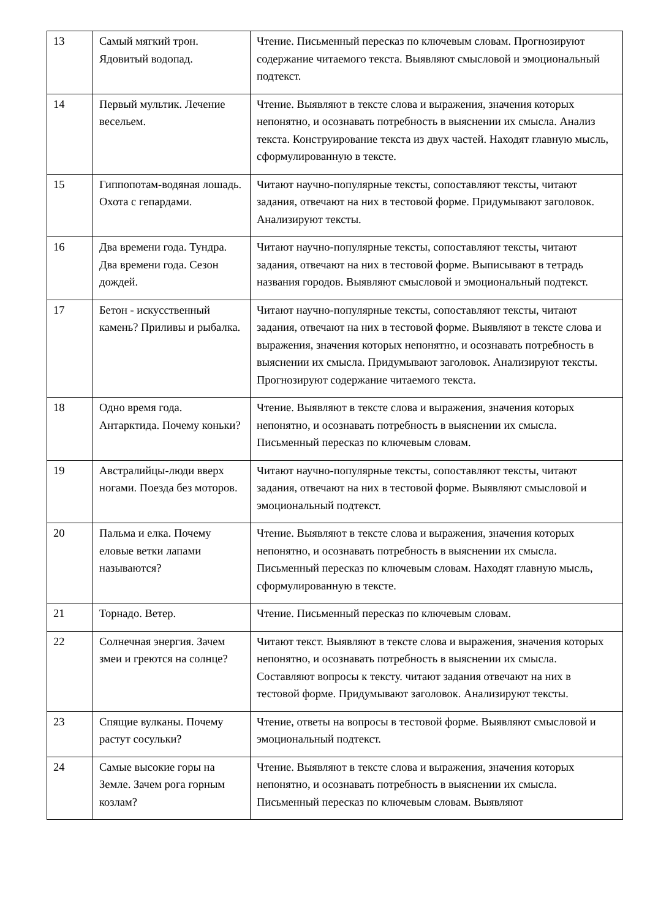| 13 | Самый мягкий трон. Ядовитый водопад. | Чтение. Письменный пересказ по ключевым словам. Прогнозируют содержание читаемого текста. Выявляют смысловой и эмоциональный подтекст. |
| 14 | Первый мультик. Лечение весельем. | Чтение. Выявляют в тексте слова и выражения, значения которых непонятно, и осознавать потребность в выяснении их смысла. Анализ текста. Конструирование текста из двух частей. Находят главную мысль, сформулированную в тексте. |
| 15 | Гиппопотам-водяная лошадь. Охота с гепардами. | Читают научно-популярные тексты, сопоставляют тексты, читают задания, отвечают на них в тестовой форме. Придумывают заголовок. Анализируют тексты. |
| 16 | Два времени года. Тундра. Два времени года. Сезон дождей. | Читают научно-популярные тексты, сопоставляют тексты, читают задания, отвечают на них в тестовой форме. Выписывают в тетрадь названия городов. Выявляют смысловой и эмоциональный подтекст. |
| 17 | Бетон - искусственный камень? Приливы и рыбалка. | Читают научно-популярные тексты, сопоставляют тексты, читают задания, отвечают на них в тестовой форме. Выявляют в тексте слова и выражения, значения которых непонятно, и осознавать потребность в выяснении их смысла. Придумывают заголовок. Анализируют тексты. Прогнозируют содержание читаемого текста. |
| 18 | Одно время года. Антарктида. Почему коньки? | Чтение. Выявляют в тексте слова и выражения, значения которых непонятно, и осознавать потребность в выяснении их смысла. Письменный пересказ по ключевым словам. |
| 19 | Австралийцы-люди вверх ногами. Поезда без моторов. | Читают научно-популярные тексты, сопоставляют тексты, читают задания, отвечают на них в тестовой форме. Выявляют смысловой и эмоциональный подтекст. |
| 20 | Пальма и елка. Почему еловые ветки лапами называются? | Чтение. Выявляют в тексте слова и выражения, значения которых непонятно, и осознавать потребность в выяснении их смысла. Письменный пересказ по ключевым словам. Находят главную мысль, сформулированную в тексте. |
| 21 | Торнадо. Ветер. | Чтение. Письменный пересказ по ключевым словам. |
| 22 | Солнечная энергия. Зачем змеи и греются на солнце? | Читают текст. Выявляют в тексте слова и выражения, значения которых непонятно, и осознавать потребность в выяснении их смысла. Составляют вопросы к тексту. читают задания отвечают на них в тестовой форме. Придумывают заголовок. Анализируют тексты. |
| 23 | Спящие вулканы. Почему растут сосульки? | Чтение, ответы на вопросы в тестовой форме. Выявляют смысловой и эмоциональный подтекст. |
| 24 | Самые высокие горы на Земле. Зачем рога горным козлам? | Чтение. Выявляют в тексте слова и выражения, значения которых непонятно, и осознавать потребность в выяснении их смысла. Письменный пересказ по ключевым словам. Выявляют |